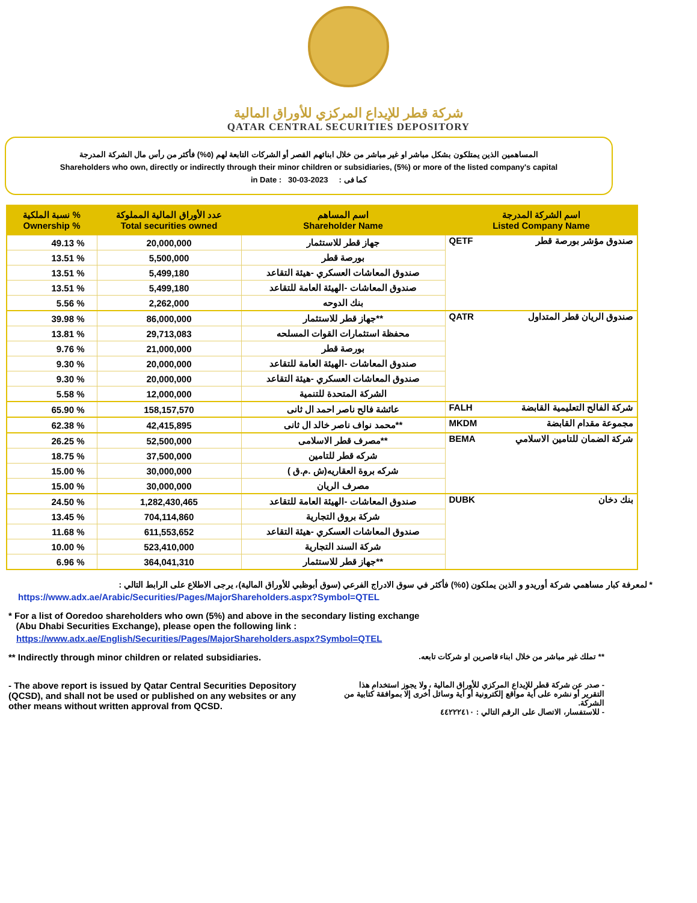شركة قطر للإيداع المركزي للأوراق المالية
QATAR CENTRAL SECURITIES DEPOSITORY
المساهمين الذين يمتلكون بشكل مباشر او غير مباشر من خلال ابنائهم القصر أو الشركات التابعة لهم (٥%) فأكثر من رأس مال الشركة المدرجة
Shareholders who own, directly or indirectly through their minor children or subsidiaries, (5%) or more of the listed company's capital
in Date : 30-03-2023 كما فى :
| نسبة الملكية % Ownership % | عدد الأوراق المالية المملوكة Total securities owned | اسم المساهم Shareholder Name | اسم الشركة المدرجة Listed Company Name |
| --- | --- | --- | --- |
| 49.13 % | 20,000,000 | جهاز قطر للاستثمار | QETF صندوق مؤشر بورصة قطر |
| 13.51 % | 5,500,000 | بورصة قطر | |
| 13.51 % | 5,499,180 | صندوق المعاشات العسكري -هيئة التقاعد | |
| 13.51 % | 5,499,180 | صندوق المعاشات -الهيئة العامة للتقاعد | |
| 5.56 % | 2,262,000 | بنك الدوحه | |
| 39.98 % | 86,000,000 | جهاز قطر للاستثمار** | QATR صندوق الريان قطر المتداول |
| 13.81 % | 29,713,083 | محفظة استثمارات القوات المسلحه | |
| 9.76 % | 21,000,000 | بورصة قطر | |
| 9.30 % | 20,000,000 | صندوق المعاشات -الهيئة العامة للتقاعد | |
| 9.30 % | 20,000,000 | صندوق المعاشات العسكري -هيئة التقاعد | |
| 5.58 % | 12,000,000 | الشركة المتحدة للتنمية | |
| 65.90 % | 158,157,570 | عائشة فالح ناصر احمد ال ثانى | FALH شركة الفالح التعليمية القابضة |
| 62.38 % | 42,415,895 | محمد نواف ناصر خالد ال ثانى** | MKDM مجموعة مقدام القابضة |
| 26.25 % | 52,500,000 | مصرف قطر الاسلامى** | BEMA شركة الضمان للتامين الاسلامي |
| 18.75 % | 37,500,000 | شركه قطر للتامين | |
| 15.00 % | 30,000,000 | ( شركه بروة العقاريه(ش .م.ق | |
| 15.00 % | 30,000,000 | مصرف الريان | |
| 24.50 % | 1,282,430,465 | صندوق المعاشات -الهيئة العامة للتقاعد | DUBK بنك دخان |
| 13.45 % | 704,114,860 | شركة بروق التجارية | |
| 11.68 % | 611,553,652 | صندوق المعاشات العسكري -هيئة التقاعد | |
| 10.00 % | 523,410,000 | شركة السند التجارية | |
| 6.96 % | 364,041,310 | جهاز قطر للاستثمار** | |
* لمعرفة كبار مساهمي شركة أوريدو و الذين يملكون (٥%) فأكثر في سوق الادراج الفرعي (سوق أبوظبي للأوراق المالية)، يرجى الاطلاع على الرابط التالي :
https://www.adx.ae/Arabic/Securities/Pages/MajorShareholders.aspx?Symbol=QTEL
* For a list of Ooredoo shareholders who own (5%) and above in the secondary listing exchange
(Abu Dhabi Securities Exchange), please open the following link :
https://www.adx.ae/English/Securities/Pages/MajorShareholders.aspx?Symbol=QTEL
** Indirectly through minor children or related subsidiaries. ** تملك غير مباشر من خلال ابناء قاصرين او شركات تابعه.
- The above report is issued by Qatar Central Securities Depository
(QCSD), and shall not be used or published on any websites or any
other means without written approval from QCSD.
- صدر عن شركة قطر للإيداع المركزي للأوراق المالية ، ولا يجوز استخدام هذا التقرير أو نشره على أية مواقع إلكترونية أو أية وسائل أخرى إلا بموافقة كتابية من الشركة.
- للاستفسار، الاتصال على الرقم التالي : ٤٤٢٢٢٤١٠